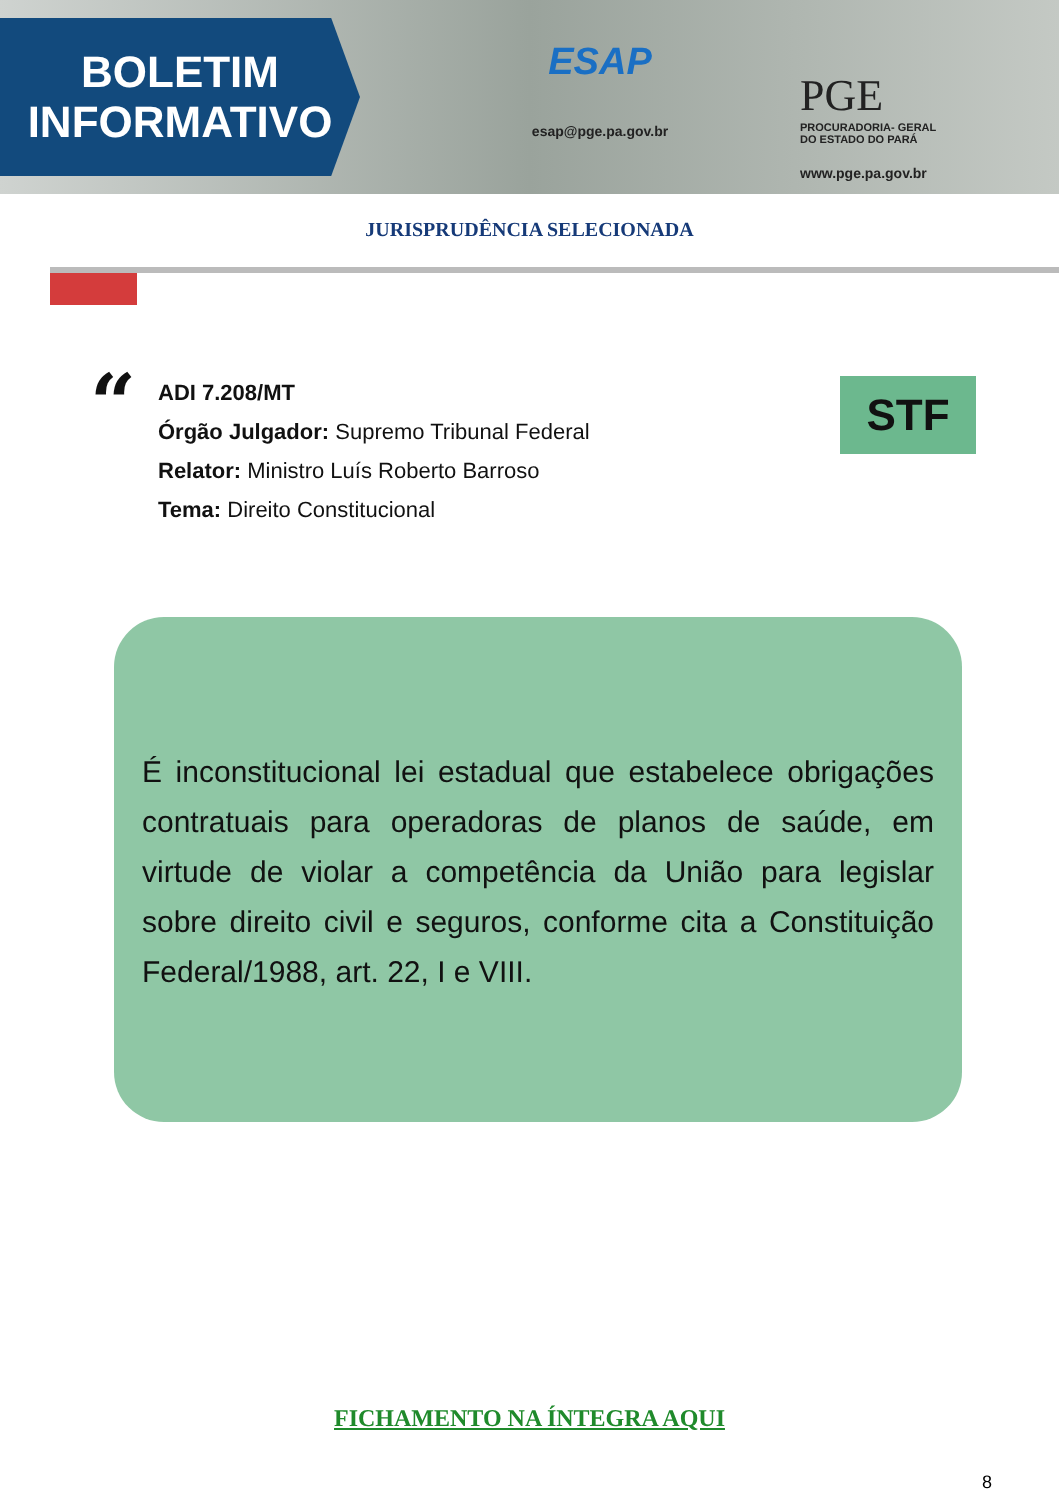BOLETIM
INFORMATIVO
ESAP
esap@pge.pa.gov.br
PGE
PROCURADORIA- GERAL
DO ESTADO DO PARÁ
www.pge.pa.gov.br
JURISPRUDÊNCIA SELECIONADA
“
ADI 7.208/MT
Órgão Julgador: Supremo Tribunal Federal
Relator: Ministro Luís Roberto Barroso
Tema: Direito Constitucional
STF
É inconstitucional lei estadual que estabelece obrigações contratuais para operadoras de planos de saúde, em virtude de violar a competência da União para legislar sobre direito civil e seguros, conforme cita a Constituição Federal/1988, art. 22, I e VIII.
FICHAMENTO NA ÍNTEGRA AQUI
8